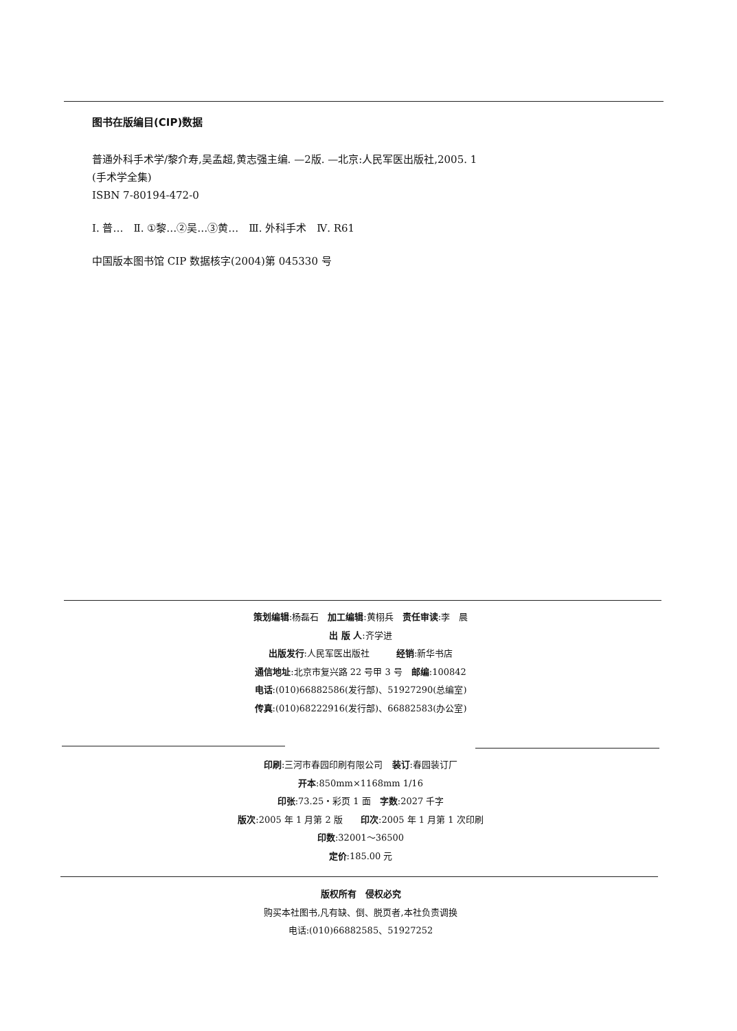图书在版编目(CIP)数据
普通外科手术学/黎介寿,吴孟超,黄志强主编. —2版. —北京:人民军医出版社,2005. 1
(手术学全集)
ISBN 7-80194-472-0
Ⅰ. 普…　Ⅱ. ①黎…②吴…③黄…　Ⅲ. 外科手术　Ⅳ. R61
中国版本图书馆 CIP 数据核字(2004)第 045330 号
策划编辑:杨磊石　加工编辑:黄栩兵　责任审读:李　晨
出 版 人:齐学进
出版发行:人民军医出版社　　　经销:新华书店
通信地址:北京市复兴路 22 号甲 3 号　邮编:100842
电话:(010)66882586(发行部)、51927290(总编室)
传真:(010)68222916(发行部)、66882583(办公室)
印刷:三河市春园印刷有限公司　装订:春园装订厂
开本:850mm×1168mm 1/16
印张:73.25・彩页 1 面　字数:2027 千字
版次:2005 年 1 月第 2 版　　印次:2005 年 1 月第 1 次印刷
印数:32001～36500
定价:185.00 元
版权所有　侵权必究
购买本社图书,凡有缺、倒、脱页者,本社负责调换
电话:(010)66882585、51927252